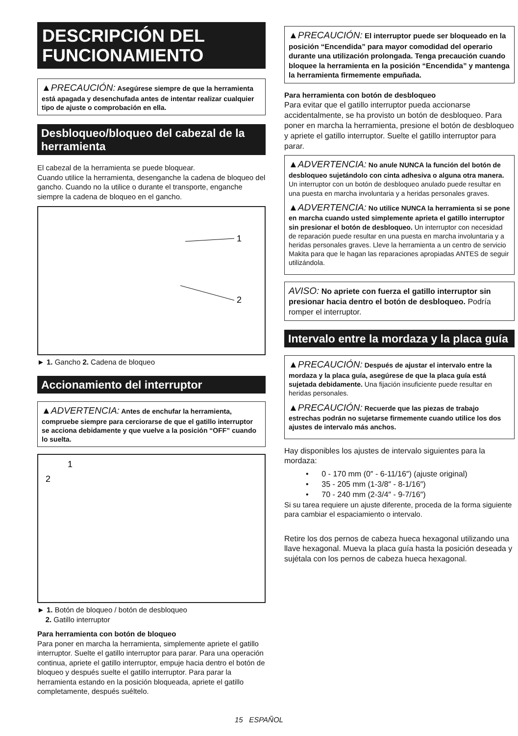DESCRIPCIÓN DEL FUNCIONAMIENTO
▲PRECAUCIÓN: Asegúrese siempre de que la herramienta está apagada y desenchufada antes de intentar realizar cualquier tipo de ajuste o comprobación en ella.
Desbloqueo/bloqueo del cabezal de la herramienta
El cabezal de la herramienta se puede bloquear.
Cuando utilice la herramienta, desenganche la cadena de bloqueo del gancho. Cuando no la utilice o durante el transporte, enganche siempre la cadena de bloqueo en el gancho.
1
2
► 1. Gancho 2. Cadena de bloqueo
Accionamiento del interruptor
▲ADVERTENCIA: Antes de enchufar la herramienta, compruebe siempre para cerciorarse de que el gatillo interruptor se acciona debidamente y que vuelve a la posición “OFF” cuando lo suelta.
1
2
► 1. Botón de bloqueo / botón de desbloqueo
2. Gatillo interruptor
Para herramienta con botón de bloqueo
Para poner en marcha la herramienta, simplemente apriete el gatillo interruptor. Suelte el gatillo interruptor para parar. Para una operación continua, apriete el gatillo interruptor, empuje hacia dentro el botón de bloqueo y después suelte el gatillo interruptor. Para parar la herramienta estando en la posición bloqueada, apriete el gatillo completamente, después suéltelo.
▲PRECAUCIÓN: El interruptor puede ser bloqueado en la posición “Encendida” para mayor comodidad del operario durante una utilización prolongada. Tenga precaución cuando bloquee la herramienta en la posición “Encendida” y mantenga la herramienta firmemente empuñada.
Para herramienta con botón de desbloqueo
Para evitar que el gatillo interruptor pueda accionarse accidentalmente, se ha provisto un botón de desbloqueo. Para poner en marcha la herramienta, presione el botón de desbloqueo y apriete el gatillo interruptor. Suelte el gatillo interruptor para parar.
▲ADVERTENCIA: No anule NUNCA la función del botón de desbloqueo sujetándolo con cinta adhesiva o alguna otra manera. Un interruptor con un botón de desbloqueo anulado puede resultar en una puesta en marcha involuntaria y a heridas personales graves.
▲ADVERTENCIA: No utilice NUNCA la herramienta si se pone en marcha cuando usted simplemente aprieta el gatillo interruptor sin presionar el botón de desbloqueo. Un interruptor con necesidad de reparación puede resultar en una puesta en marcha involuntaria y a heridas personales graves. Lleve la herramienta a un centro de servicio Makita para que le hagan las reparaciones apropiadas ANTES de seguir utilizándola.
AVISO: No apriete con fuerza el gatillo interruptor sin presionar hacia dentro el botón de desbloqueo. Podría romper el interruptor.
Intervalo entre la mordaza y la placa guía
▲PRECAUCIÓN: Después de ajustar el intervalo entre la mordaza y la placa guía, asegúrese de que la placa guía está sujetada debidamente. Una fijación insuficiente puede resultar en heridas personales.
▲PRECAUCIÓN: Recuerde que las piezas de trabajo estrechas podrán no sujetarse firmemente cuando utilice los dos ajustes de intervalo más anchos.
Hay disponibles los ajustes de intervalo siguientes para la mordaza:
• 0 - 170 mm (0″ - 6-11/16″) (ajuste original)
• 35 - 205 mm (1-3/8″ - 8-1/16″)
• 70 - 240 mm (2-3/4″ - 9-7/16″)
Si su tarea requiere un ajuste diferente, proceda de la forma siguiente para cambiar el espaciamiento o intervalo.
Retire los dos pernos de cabeza hueca hexagonal utilizando una llave hexagonal. Mueva la placa guía hasta la posición deseada y sujétala con los pernos de cabeza hueca hexagonal.
15 ESPAÑOL